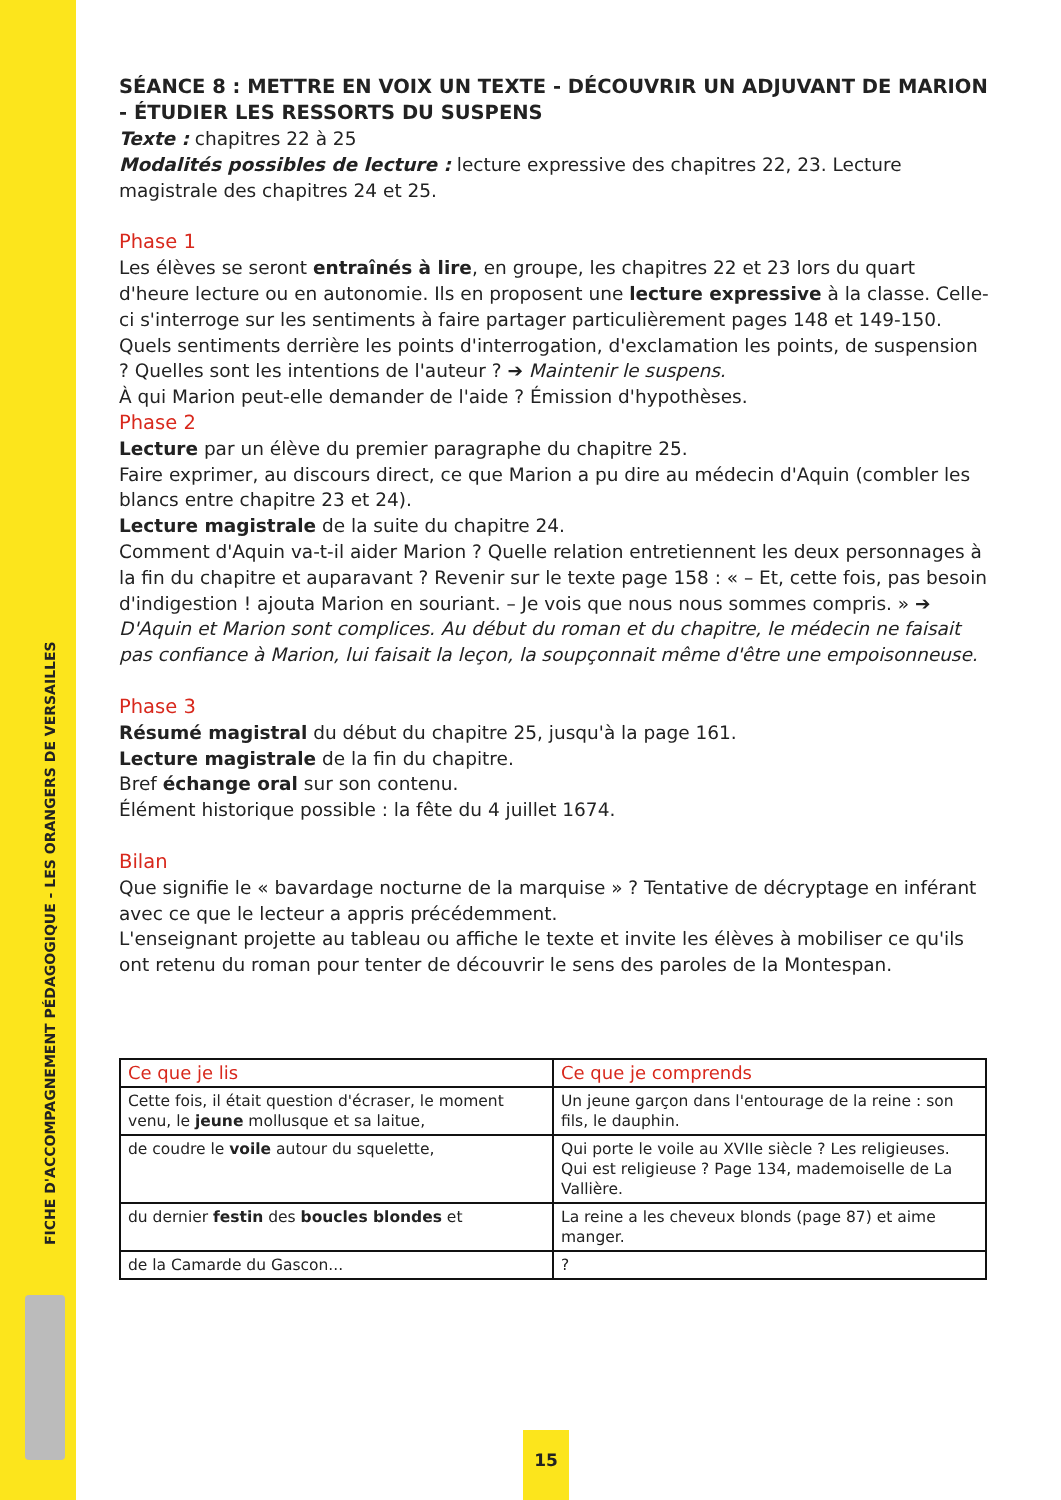FICHE D'ACCOMPAGNEMENT PÉDAGOGIQUE - LES ORANGERS DE VERSAILLES
SÉANCE 8 : METTRE EN VOIX UN TEXTE - DÉCOUVRIR UN ADJUVANT DE MARION - ÉTUDIER LES RESSORTS DU SUSPENS
Texte : chapitres 22 à 25
Modalités possibles de lecture : lecture expressive des chapitres 22, 23. Lecture magistrale des chapitres 24 et 25.
Phase 1
Les élèves se seront entraînés à lire, en groupe, les chapitres 22 et 23 lors du quart d'heure lecture ou en autonomie. Ils en proposent une lecture expressive à la classe. Celle-ci s'interroge sur les sentiments à faire partager particulièrement pages 148 et 149-150. Quels sentiments derrière les points d'interrogation, d'exclamation les points, de suspension ? Quelles sont les intentions de l'auteur ? ➔ Maintenir le suspens.
À qui Marion peut-elle demander de l'aide ? Émission d'hypothèses.
Phase 2
Lecture par un élève du premier paragraphe du chapitre 25.
Faire exprimer, au discours direct, ce que Marion a pu dire au médecin d'Aquin (combler les blancs entre chapitre 23 et 24).
Lecture magistrale de la suite du chapitre 24.
Comment d'Aquin va-t-il aider Marion ? Quelle relation entretiennent les deux personnages à la fin du chapitre et auparavant ? Revenir sur le texte page 158 : « – Et, cette fois, pas besoin d'indigestion ! ajouta Marion en souriant. – Je vois que nous nous sommes compris. » ➔ D'Aquin et Marion sont complices. Au début du roman et du chapitre, le médecin ne faisait pas confiance à Marion, lui faisait la leçon, la soupçonnait même d'être une empoisonneuse.
Phase 3
Résumé magistral du début du chapitre 25, jusqu'à la page 161.
Lecture magistrale de la fin du chapitre.
Bref échange oral sur son contenu.
Élément historique possible : la fête du 4 juillet 1674.
Bilan
Que signifie le « bavardage nocturne de la marquise » ? Tentative de décryptage en inférant avec ce que le lecteur a appris précédemment.
L'enseignant projette au tableau ou affiche le texte et invite les élèves à mobiliser ce qu'ils ont retenu du roman pour tenter de découvrir le sens des paroles de la Montespan.
| Ce que je lis | Ce que je comprends |
| --- | --- |
| Cette fois, il était question d'écraser, le moment venu, le jeune mollusque et sa laitue, | Un jeune garçon dans l'entourage de la reine : son fils, le dauphin. |
| de coudre le voile autour du squelette, | Qui porte le voile au XVIIe siècle ? Les religieuses. Qui est religieuse ? Page 134, mademoiselle de La Vallière. |
| du dernier festin des boucles blondes et | La reine a les cheveux blonds (page 87) et aime manger. |
| de la Camarde du Gascon... | ? |
15